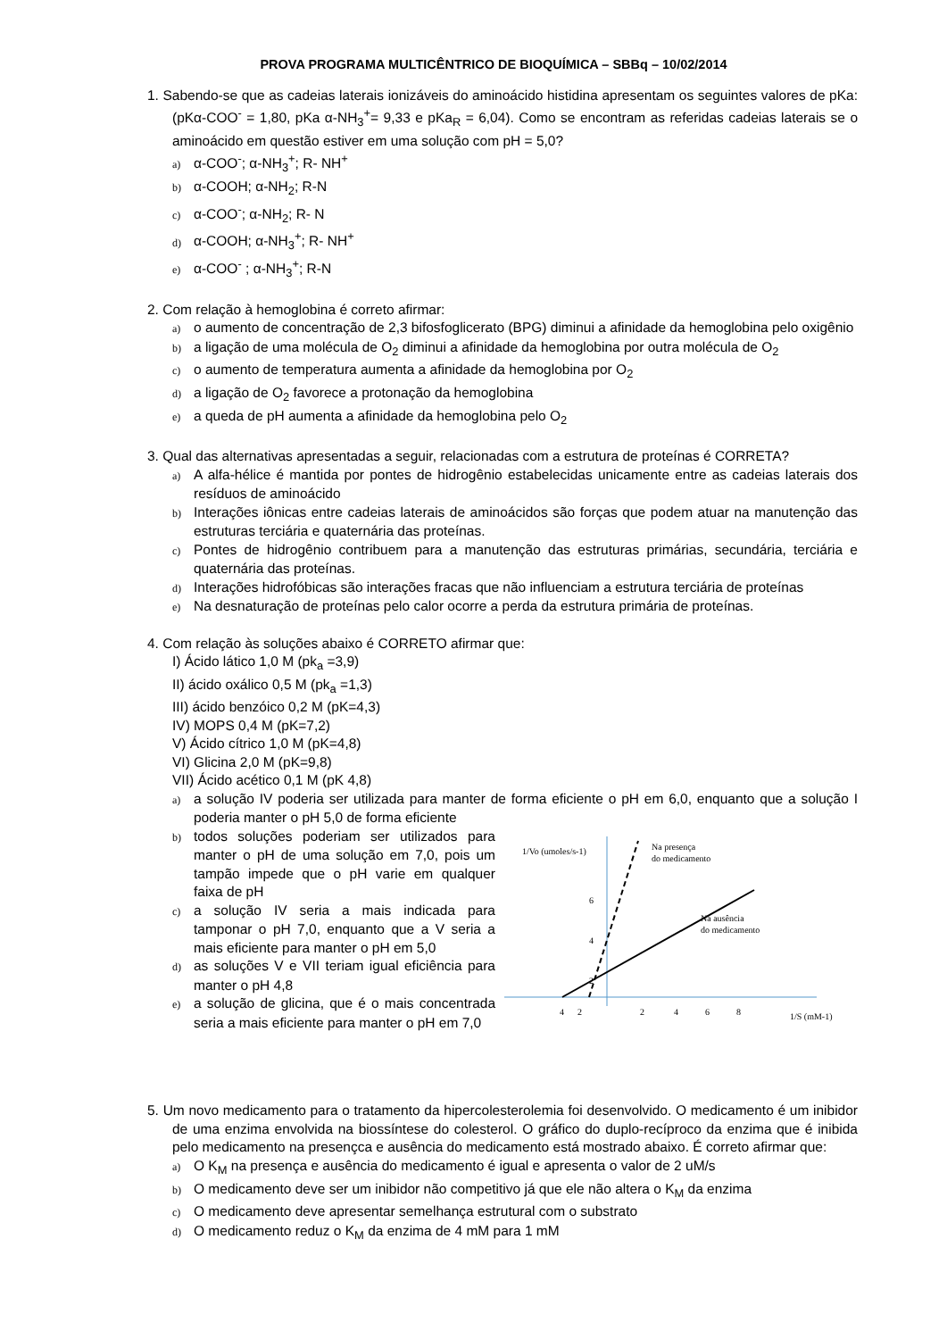PROVA PROGRAMA MULTICÊNTRICO DE BIOQUÍMICA – SBBq – 10/02/2014
1. Sabendo-se que as cadeias laterais ionizáveis do aminoácido histidina apresentam os seguintes valores de pKa: (pKα-COO<sup>-</sup> = 1,80, pKa α-NH<sub>3</sub><sup>+</sup>= 9,33 e pKa<sub>R</sub> = 6,04). Como se encontram as referidas cadeias laterais se o aminoácido em questão estiver em uma solução com pH = 5,0?
a) α-COO<sup>-</sup>; α-NH<sub>3</sub><sup>+</sup>; R- NH<sup>+</sup>
b) α-COOH; α-NH<sub>2</sub>; R-N
c) α-COO<sup>-</sup>; α-NH<sub>2</sub>; R- N
d) α-COOH; α-NH<sub>3</sub><sup>+</sup>; R- NH<sup>+</sup>
e) α-COO<sup>-</sup> ; α-NH<sub>3</sub><sup>+</sup>; R-N
2. Com relação à hemoglobina é correto afirmar:
a) o aumento de concentração de 2,3 bifosfoglicerato (BPG) diminui a afinidade da hemoglobina pelo oxigênio
b) a ligação de uma molécula de O<sub>2</sub> diminui a afinidade da hemoglobina por outra molécula de O<sub>2</sub>
c) o aumento de temperatura aumenta a afinidade da hemoglobina por O<sub>2</sub>
d) a ligação de O<sub>2</sub> favorece a protonação da hemoglobina
e) a queda de pH aumenta a afinidade da hemoglobina pelo O<sub>2</sub>
3. Qual das alternativas apresentadas a seguir, relacionadas com a estrutura de proteínas é CORRETA?
a) A alfa-hélice é mantida por pontes de hidrogênio estabelecidas unicamente entre as cadeias laterais dos resíduos de aminoácido
b) Interações iônicas entre cadeias laterais de aminoácidos são forças que podem atuar na manutenção das estruturas terciária e quaternária das proteínas.
c) Pontes de hidrogênio contribuem para a manutenção das estruturas primárias, secundária, terciária e quaternária das proteínas.
d) Interações hidrofóbicas são interações fracas que não influenciam a estrutura terciária de proteínas
e) Na desnaturação de proteínas pelo calor ocorre a perda da estrutura primária de proteínas.
4. Com relação às soluções abaixo é CORRETO afirmar que:
I) Ácido lático 1,0 M (pk<sub>a</sub> =3,9)
II) ácido oxálico 0,5 M (pk<sub>a</sub> =1,3)
III) ácido benzóico 0,2 M (pK=4,3)
IV) MOPS 0,4 M (pK=7,2)
V) Ácido cítrico 1,0 M (pK=4,8)
VI) Glicina 2,0 M (pK=9,8)
VII) Ácido acético 0,1 M (pK 4,8)
a) a solução IV poderia ser utilizada para manter de forma eficiente o pH em 6,0, enquanto que a solução I poderia manter o pH 5,0 de forma eficiente
b) todos soluções poderiam ser utilizados para manter o pH de uma solução em 7,0, pois um tampão impede que o pH varie em qualquer faixa de pH
c) a solução IV seria a mais indicada para tamponar o pH 7,0, enquanto que a V seria a mais eficiente para manter o pH em 5,0
d) as soluções V e VII teriam igual eficiência para manter o pH 4,8
e) a solução de glicina, que é o mais concentrada seria a mais eficiente para manter o pH em 7,0
1/Vo (umoles/s-1)
Na presença
do medicamento
Na ausência
do medicamento
6
4
2
4
2
2
4
6
8
1/S (mM-1)
5. Um novo medicamento para o tratamento da hipercolesterolemia foi desenvolvido. O medicamento é um inibidor de uma enzima envolvida na biossíntese do colesterol. O gráfico do duplo-recíproco da enzima que é inibida pelo medicamento na presençca e ausência do medicamento está mostrado abaixo. É correto afirmar que:
a) O K<sub>M</sub> na presença e ausência do medicamento é igual e apresenta o valor de 2 uM/s
b) O medicamento deve ser um inibidor não competitivo já que ele não altera o K<sub>M</sub> da enzima
c) O medicamento deve apresentar semelhança estrutural com o substrato
d) O medicamento reduz o K<sub>M</sub> da enzima de 4 mM para 1 mM